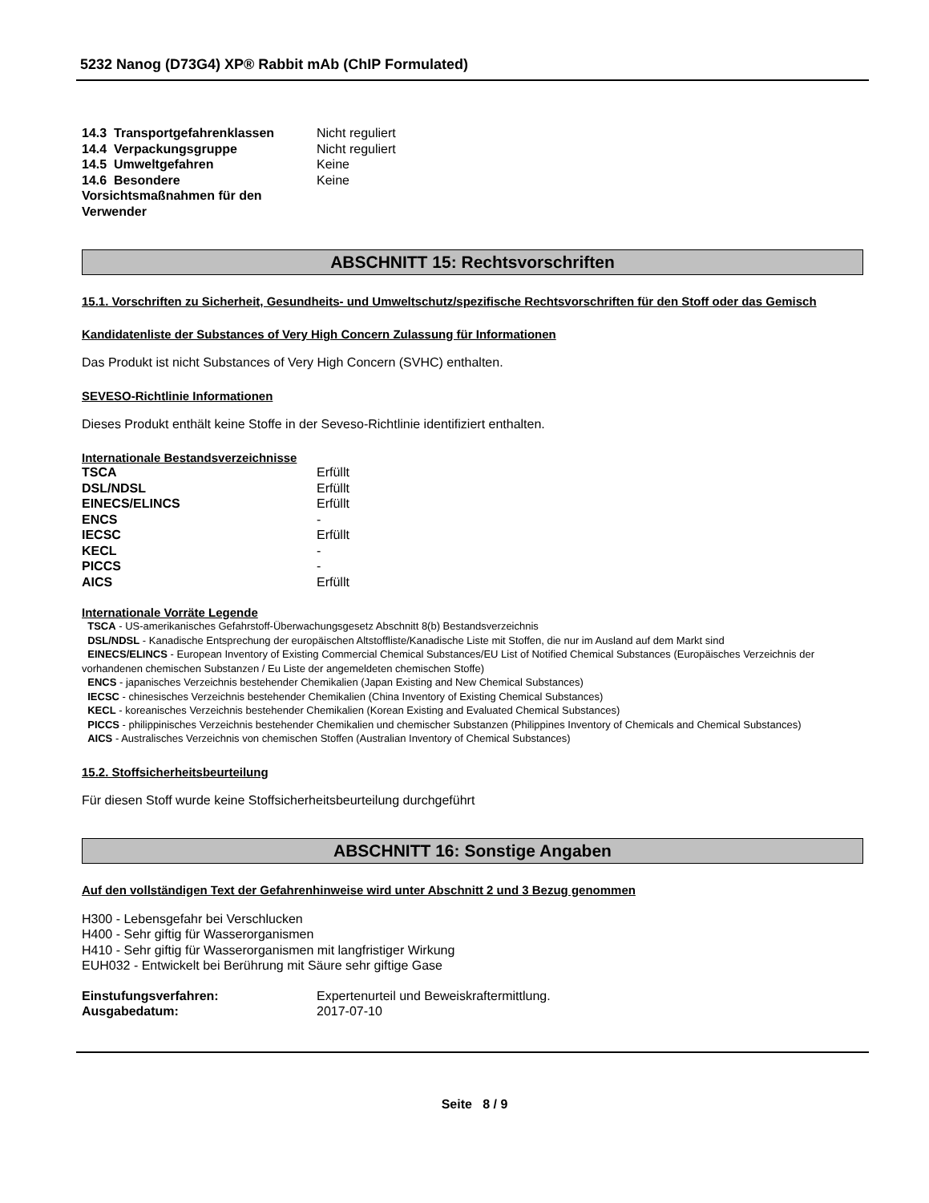5232 Nanog (D73G4) XP® Rabbit mAb (ChIP Formulated)
| 14.3 Transportgefahrenklassen | Nicht reguliert |
| 14.4 Verpackungsgruppe | Nicht reguliert |
| 14.5 Umweltgefahren | Keine |
| 14.6 Besondere Vorsichtsmaßnahmen für den Verwender | Keine |
ABSCHNITT 15: Rechtsvorschriften
15.1. Vorschriften zu Sicherheit, Gesundheits- und Umweltschutz/spezifische Rechtsvorschriften für den Stoff oder das Gemisch
Kandidatenliste der Substances of Very High Concern Zulassung für Informationen
Das Produkt ist nicht Substances of Very High Concern (SVHC) enthalten.
SEVESO-Richtlinie Informationen
Dieses Produkt enthält keine Stoffe in der Seveso-Richtlinie identifiziert enthalten.
Internationale Bestandsverzeichnisse
| TSCA | Erfüllt |
| DSL/NDSL | Erfüllt |
| EINECS/ELINCS | Erfüllt |
| ENCS | - |
| IECSC | Erfüllt |
| KECL | - |
| PICCS | - |
| AICS | Erfüllt |
Internationale Vorräte Legende
TSCA - US-amerikanisches Gefahrstoff-Überwachungsgesetz Abschnitt 8(b) Bestandsverzeichnis
DSL/NDSL - Kanadische Entsprechung der europäischen Altstoffliste/Kanadische Liste mit Stoffen, die nur im Ausland auf dem Markt sind
EINECS/ELINCS - European Inventory of Existing Commercial Chemical Substances/EU List of Notified Chemical Substances (Europäisches Verzeichnis der vorhandenen chemischen Substanzen / Eu Liste der angemeldeten chemischen Stoffe)
ENCS - japanisches Verzeichnis bestehender Chemikalien (Japan Existing and New Chemical Substances)
IECSC - chinesisches Verzeichnis bestehender Chemikalien (China Inventory of Existing Chemical Substances)
KECL - koreanisches Verzeichnis bestehender Chemikalien (Korean Existing and Evaluated Chemical Substances)
PICCS - philippinisches Verzeichnis bestehender Chemikalien und chemischer Substanzen (Philippines Inventory of Chemicals and Chemical Substances)
AICS - Australisches Verzeichnis von chemischen Stoffen (Australian Inventory of Chemical Substances)
15.2. Stoffsicherheitsbeurteilung
Für diesen Stoff wurde keine Stoffsicherheitsbeurteilung durchgeführt
ABSCHNITT 16: Sonstige Angaben
Auf den vollständigen Text der Gefahrenhinweise wird unter Abschnitt 2 und 3 Bezug genommen
H300 - Lebensgefahr bei Verschlucken
H400 - Sehr giftig für Wasserorganismen
H410 - Sehr giftig für Wasserorganismen mit langfristiger Wirkung
EUH032 - Entwickelt bei Berührung mit Säure sehr giftige Gase
| Einstufungsverfahren: | Expertenurteil und Beweiskraftermittlung. |
| Ausgabedatum: | 2017-07-10 |
Seite 8 / 9